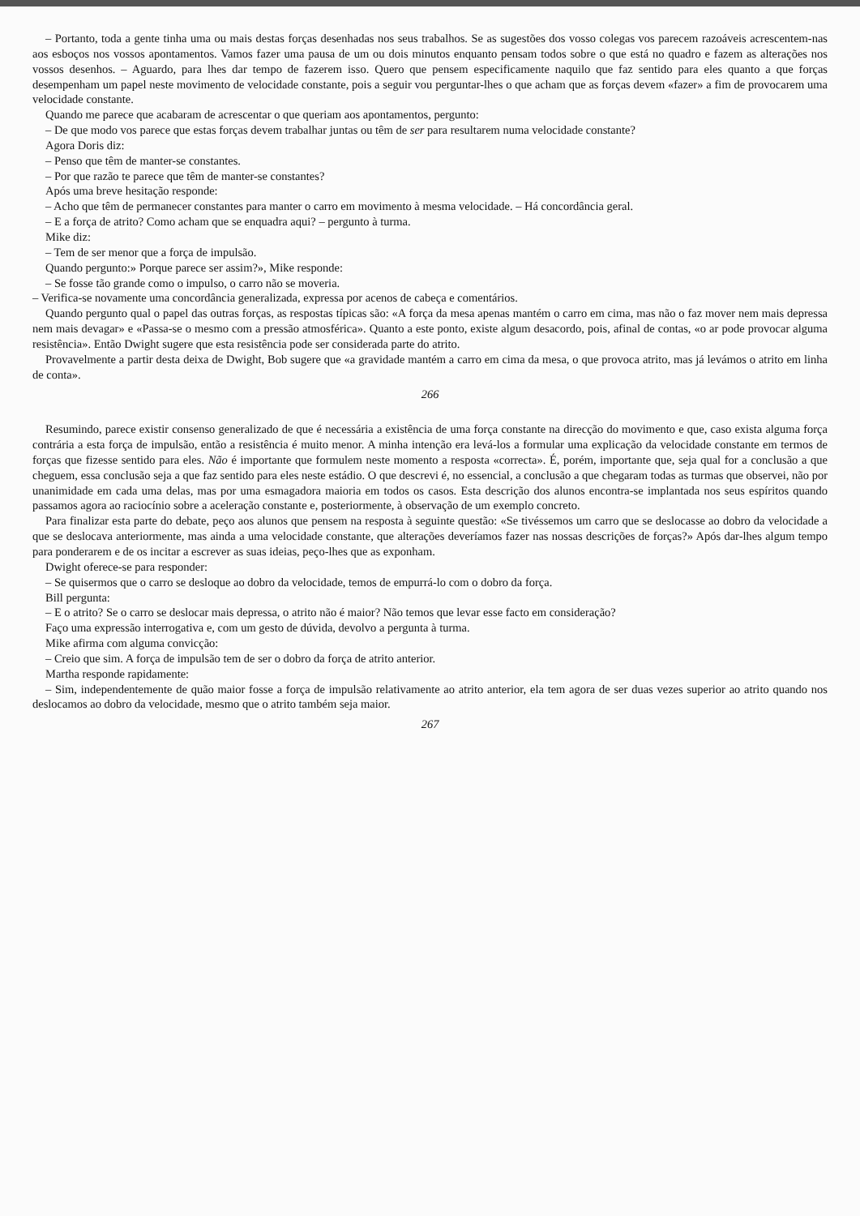– Portanto, toda a gente tinha uma ou mais destas forças desenhadas nos seus trabalhos. Se as sugestões dos vosso colegas vos parecem razoáveis acrescentem-nas aos esboços nos vossos apontamentos. Vamos fazer uma pausa de um ou dois minutos enquanto pensam todos sobre o que está no quadro e fazem as alterações nos vossos desenhos. – Aguardo, para lhes dar tempo de fazerem isso. Quero que pensem especificamente naquilo que faz sentido para eles quanto a que forças desempenham um papel neste movimento de velocidade constante, pois a seguir vou perguntar-lhes o que acham que as forças devem «fazer» a fim de provocarem uma velocidade constante.
Quando me parece que acabaram de acrescentar o que queriam aos apontamentos, pergunto:
– De que modo vos parece que estas forças devem trabalhar juntas ou têm de ser para resultarem numa velocidade constante?
Agora Doris diz:
– Penso que têm de manter-se constantes.
– Por que razão te parece que têm de manter-se constantes?
Após uma breve hesitação responde:
– Acho que têm de permanecer constantes para manter o carro em movimento à mesma velocidade. – Há concordância geral.
– E a força de atrito? Como acham que se enquadra aqui? – pergunto à turma.
Mike diz:
– Tem de ser menor que a força de impulsão.
Quando pergunto:» Porque parece ser assim?», Mike responde:
– Se fosse tão grande como o impulso, o carro não se moveria.
– Verifica-se novamente uma concordância generalizada, expressa por acenos de cabeça e comentários.
Quando pergunto qual o papel das outras forças, as respostas típicas são: «A força da mesa apenas mantém o carro em cima, mas não o faz mover nem mais depressa nem mais devagar» e «Passa-se o mesmo com a pressão atmosférica». Quanto a este ponto, existe algum desacordo, pois, afinal de contas, «o ar pode provocar alguma resistência». Então Dwight sugere que esta resistência pode ser considerada parte do atrito.
Provavelmente a partir desta deixa de Dwight, Bob sugere que «a gravidade mantém a carro em cima da mesa, o que provoca atrito, mas já levámos o atrito em linha de conta».
266
Resumindo, parece existir consenso generalizado de que é necessária a existência de uma força constante na direcção do movimento e que, caso exista alguma força contrária a esta força de impulsão, então a resistência é muito menor. A minha intenção era levá-los a formular uma explicação da velocidade constante em termos de forças que fizesse sentido para eles. Não é importante que formulem neste momento a resposta «correcta». É, porém, importante que, seja qual for a conclusão a que cheguem, essa conclusão seja a que faz sentido para eles neste estádio. O que descrevi é, no essencial, a conclusão a que chegaram todas as turmas que observei, não por unanimidade em cada uma delas, mas por uma esmagadora maioria em todos os casos. Esta descrição dos alunos encontra-se implantada nos seus espíritos quando passamos agora ao raciocínio sobre a aceleração constante e, posteriormente, à observação de um exemplo concreto.
Para finalizar esta parte do debate, peço aos alunos que pensem na resposta à seguinte questão: «Se tivéssemos um carro que se deslocasse ao dobro da velocidade a que se deslocava anteriormente, mas ainda a uma velocidade constante, que alterações deveríamos fazer nas nossas descrições de forças?» Após dar-lhes algum tempo para ponderarem e de os incitar a escrever as suas ideias, peço-lhes que as exponham.
Dwight oferece-se para responder:
– Se quisermos que o carro se desloque ao dobro da velocidade, temos de empurrá-lo com o dobro da força.
Bill pergunta:
– E o atrito? Se o carro se deslocar mais depressa, o atrito não é maior? Não temos que levar esse facto em consideração?
Faço uma expressão interrogativa e, com um gesto de dúvida, devolvo a pergunta à turma.
Mike afirma com alguma convicção:
– Creio que sim. A força de impulsão tem de ser o dobro da força de atrito anterior.
Martha responde rapidamente:
– Sim, independentemente de quão maior fosse a força de impulsão relativamente ao atrito anterior, ela tem agora de ser duas vezes superior ao atrito quando nos deslocamos ao dobro da velocidade, mesmo que o atrito também seja maior.
267